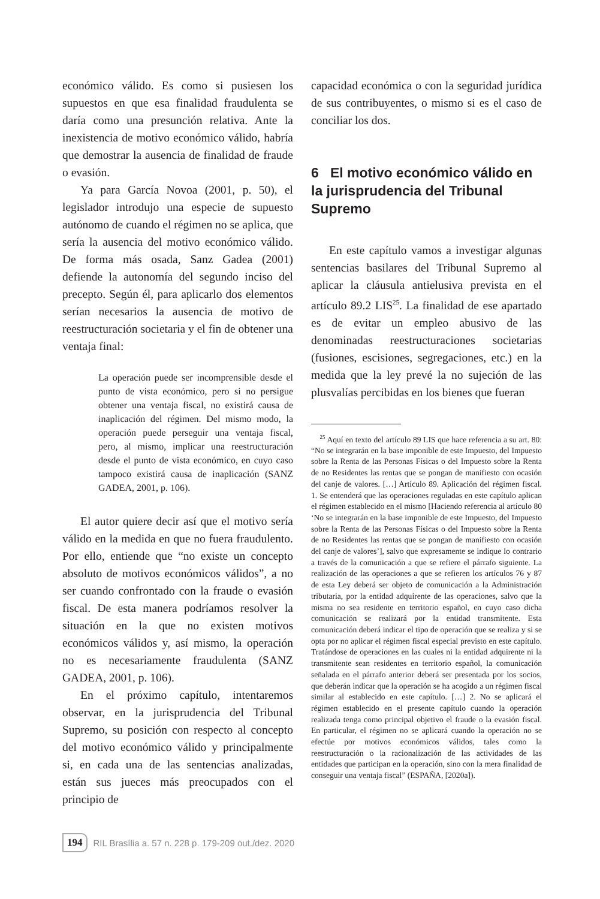económico válido. Es como si pusiesen los supuestos en que esa finalidad fraudulenta se daría como una presunción relativa. Ante la inexistencia de motivo económico válido, habría que demostrar la ausencia de finalidad de fraude o evasión.
Ya para García Novoa (2001, p. 50), el legislador introdujo una especie de supuesto autónomo de cuando el régimen no se aplica, que sería la ausencia del motivo económico válido. De forma más osada, Sanz Gadea (2001) defiende la autonomía del segundo inciso del precepto. Según él, para aplicarlo dos elementos serían necesarios la ausencia de motivo de reestructuración societaria y el fin de obtener una ventaja final:
La operación puede ser incomprensible desde el punto de vista económico, pero si no persigue obtener una ventaja fiscal, no existirá causa de inaplicación del régimen. Del mismo modo, la operación puede perseguir una ventaja fiscal, pero, al mismo, implicar una reestructuración desde el punto de vista económico, en cuyo caso tampoco existirá causa de inaplicación (SANZ GADEA, 2001, p. 106).
El autor quiere decir así que el motivo sería válido en la medida en que no fuera fraudulento. Por ello, entiende que “no existe un concepto absoluto de motivos económicos válidos”, a no ser cuando confrontado con la fraude o evasión fiscal. De esta manera podríamos resolver la situación en la que no existen motivos económicos válidos y, así mismo, la operación no es necesariamente fraudulenta (SANZ GADEA, 2001, p. 106).
En el próximo capítulo, intentaremos observar, en la jurisprudencia del Tribunal Supremo, su posición con respecto al concepto del motivo económico válido y principalmente si, en cada una de las sentencias analizadas, están sus jueces más preocupados con el principio de
capacidad económica o con la seguridad jurídica de sus contribuyentes, o mismo si es el caso de conciliar los dos.
6 El motivo económico válido en la jurisprudencia del Tribunal Supremo
En este capítulo vamos a investigar algunas sentencias basilares del Tribunal Supremo al aplicar la cláusula antielusiva prevista en el artículo 89.2 LIS<sup>25</sup>. La finalidad de ese apartado es de evitar un empleo abusivo de las denominadas reestructuraciones societarias (fusiones, escisiones, segregaciones, etc.) en la medida que la ley prevé la no sujeción de las plusvalías percibidas en los bienes que fueran
<sup>25</sup> Aquí en texto del artículo 89 LIS que hace referencia a su art. 80: “No se integrarán en la base imponible de este Impuesto, del Impuesto sobre la Renta de las Personas Físicas o del Impuesto sobre la Renta de no Residentes las rentas que se pongan de manifiesto con ocasión del canje de valores. […] Artículo 89. Aplicación del régimen fiscal. 1. Se entenderá que las operaciones reguladas en este capítulo aplican el régimen establecido en el mismo [Haciendo referencia al artículo 80 ‘No se integrarán en la base imponible de este Impuesto, del Impuesto sobre la Renta de las Personas Físicas o del Impuesto sobre la Renta de no Residentes las rentas que se pongan de manifiesto con ocasión del canje de valores’], salvo que expresamente se indique lo contrario a través de la comunicación a que se refiere el párrafo siguiente. La realización de las operaciones a que se refieren los artículos 76 y 87 de esta Ley deberá ser objeto de comunicación a la Administración tributaria, por la entidad adquirente de las operaciones, salvo que la misma no sea residente en territorio español, en cuyo caso dicha comunicación se realizará por la entidad transmitente. Esta comunicación deberá indicar el tipo de operación que se realiza y si se opta por no aplicar el régimen fiscal especial previsto en este capítulo. Tratándose de operaciones en las cuales ni la entidad adquirente ni la transmitente sean residentes en territorio español, la comunicación señalada en el párrafo anterior deberá ser presentada por los socios, que deberán indicar que la operación se ha acogido a un régimen fiscal similar al establecido en este capítulo. […] 2. No se aplicará el régimen establecido en el presente capítulo cuando la operación realizada tenga como principal objetivo el fraude o la evasión fiscal. En particular, el régimen no se aplicará cuando la operación no se efectúe por motivos económicos válidos, tales como la reestructuración o la racionalización de las actividades de las entidades que participan en la operación, sino con la mera finalidad de conseguir una ventaja fiscal” (ESPAÑA, [2020a]).
194 RIL Brasília a. 57 n. 228 p. 179-209 out./dez. 2020